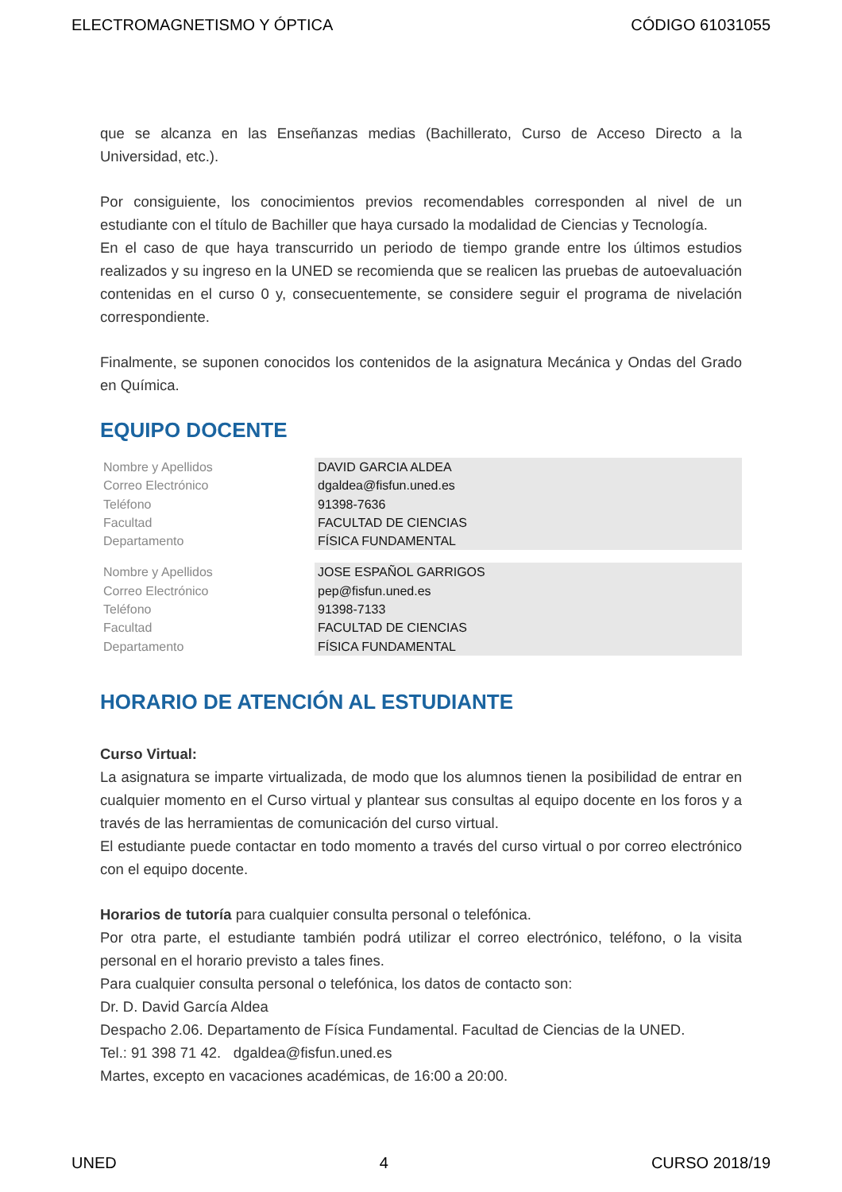ELECTROMAGNETISMO Y ÓPTICA CÓDIGO 61031055
que se alcanza en las Enseñanzas medias (Bachillerato, Curso de Acceso Directo a la Universidad, etc.).
Por consiguiente, los conocimientos previos recomendables corresponden al nivel de un estudiante con el título de Bachiller que haya cursado la modalidad de Ciencias y Tecnología.
En el caso de que haya transcurrido un periodo de tiempo grande entre los últimos estudios realizados y su ingreso en la UNED se recomienda que se realicen las pruebas de autoevaluación contenidas en el curso 0 y, consecuentemente, se considere seguir el programa de nivelación correspondiente.
Finalmente, se suponen conocidos los contenidos de la asignatura Mecánica y Ondas del Grado en Química.
EQUIPO DOCENTE
| Nombre y Apellidos | DAVID GARCIA ALDEA |
| Correo Electrónico | dgaldea@fisfun.uned.es |
| Teléfono | 91398-7636 |
| Facultad | FACULTAD DE CIENCIAS |
| Departamento | FÍSICA FUNDAMENTAL |
| Nombre y Apellidos | JOSE ESPAÑOL GARRIGOS |
| Correo Electrónico | pep@fisfun.uned.es |
| Teléfono | 91398-7133 |
| Facultad | FACULTAD DE CIENCIAS |
| Departamento | FÍSICA FUNDAMENTAL |
HORARIO DE ATENCIÓN AL ESTUDIANTE
Curso Virtual:
La asignatura se imparte virtualizada, de modo que los alumnos tienen la posibilidad de entrar en cualquier momento en el Curso virtual y plantear sus consultas al equipo docente en los foros y a través de las herramientas de comunicación del curso virtual.
El estudiante puede contactar en todo momento a través del curso virtual o por correo electrónico con el equipo docente.
Horarios de tutoría para cualquier consulta personal o telefónica.
Por otra parte, el estudiante también podrá utilizar el correo electrónico, teléfono, o la visita personal en el horario previsto a tales fines.
Para cualquier consulta personal o telefónica, los datos de contacto son:
Dr. D. David García Aldea
Despacho 2.06. Departamento de Física Fundamental. Facultad de Ciencias de la UNED.
Tel.: 91 398 71 42. dgaldea@fisfun.uned.es
Martes, excepto en vacaciones académicas, de 16:00 a 20:00.
UNED 4 CURSO 2018/19